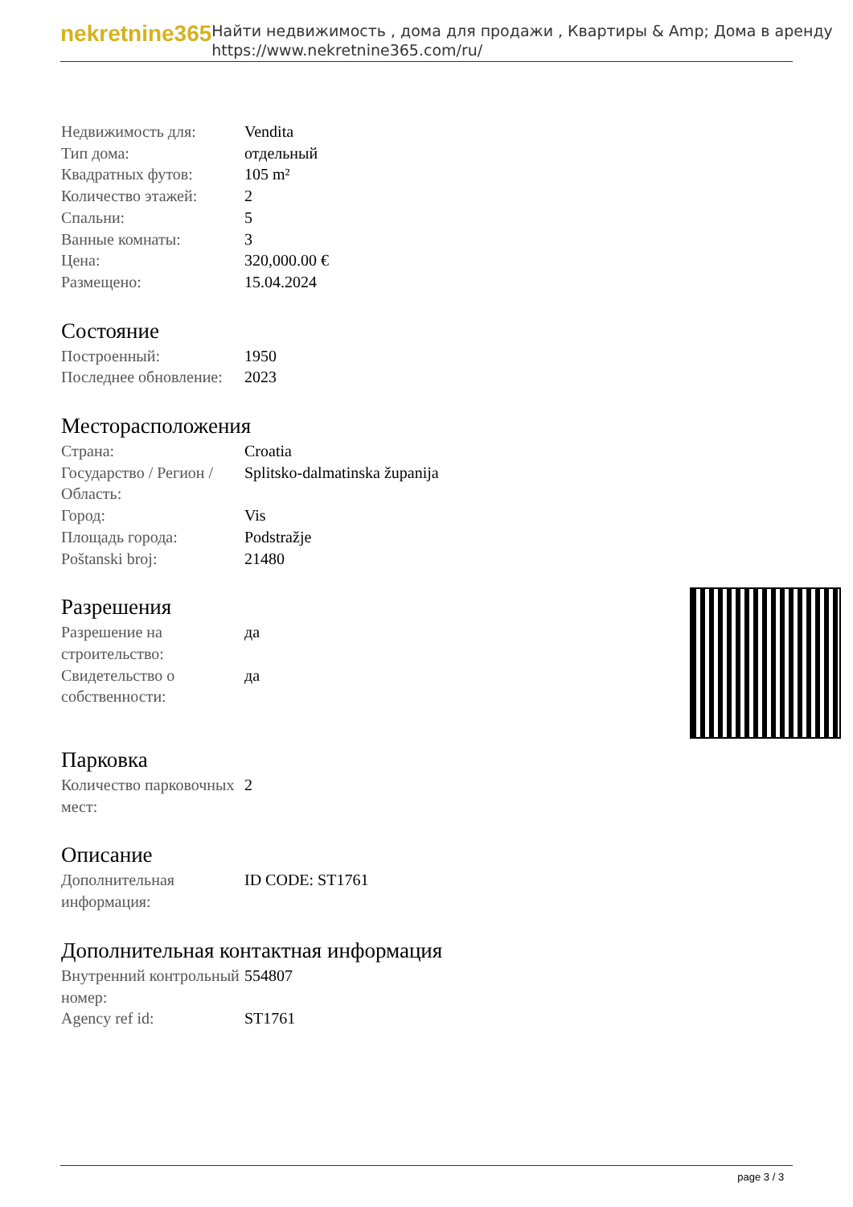nekretnine365
Найти недвижимость , дома для продажи , Квартиры & Amp; Дома в аренду
https://www.nekretnine365.com/ru/
| Недвижимость для: | Vendita |
| Тип дома: | отдельный |
| Квадратных футов: | 105 m² |
| Количество этажей: | 2 |
| Спальни: | 5 |
| Ванные комнаты: | 3 |
| Цена: | 320,000.00 € |
| Размещено: | 15.04.2024 |
Состояние
| Построенный: | 1950 |
| Последнее обновление: | 2023 |
Месторасположения
| Страна: | Croatia |
| Государство / Регион / Область: | Splitsko-dalmatinska županija |
| Город: | Vis |
| Площадь города: | Podstražje |
| Poštanski broj: | 21480 |
Разрешения
| Разрешение на строительство: | да |
| Свидетельство о собственности: | да |
Парковка
| Количество парковочных мест: | 2 |
Описание
| Дополнительная информация: | ID CODE: ST1761 |
Дополнительная контактная информация
| Внутренний контрольный номер: | 554807 |
| Agency ref id: | ST1761 |
page 3 / 3